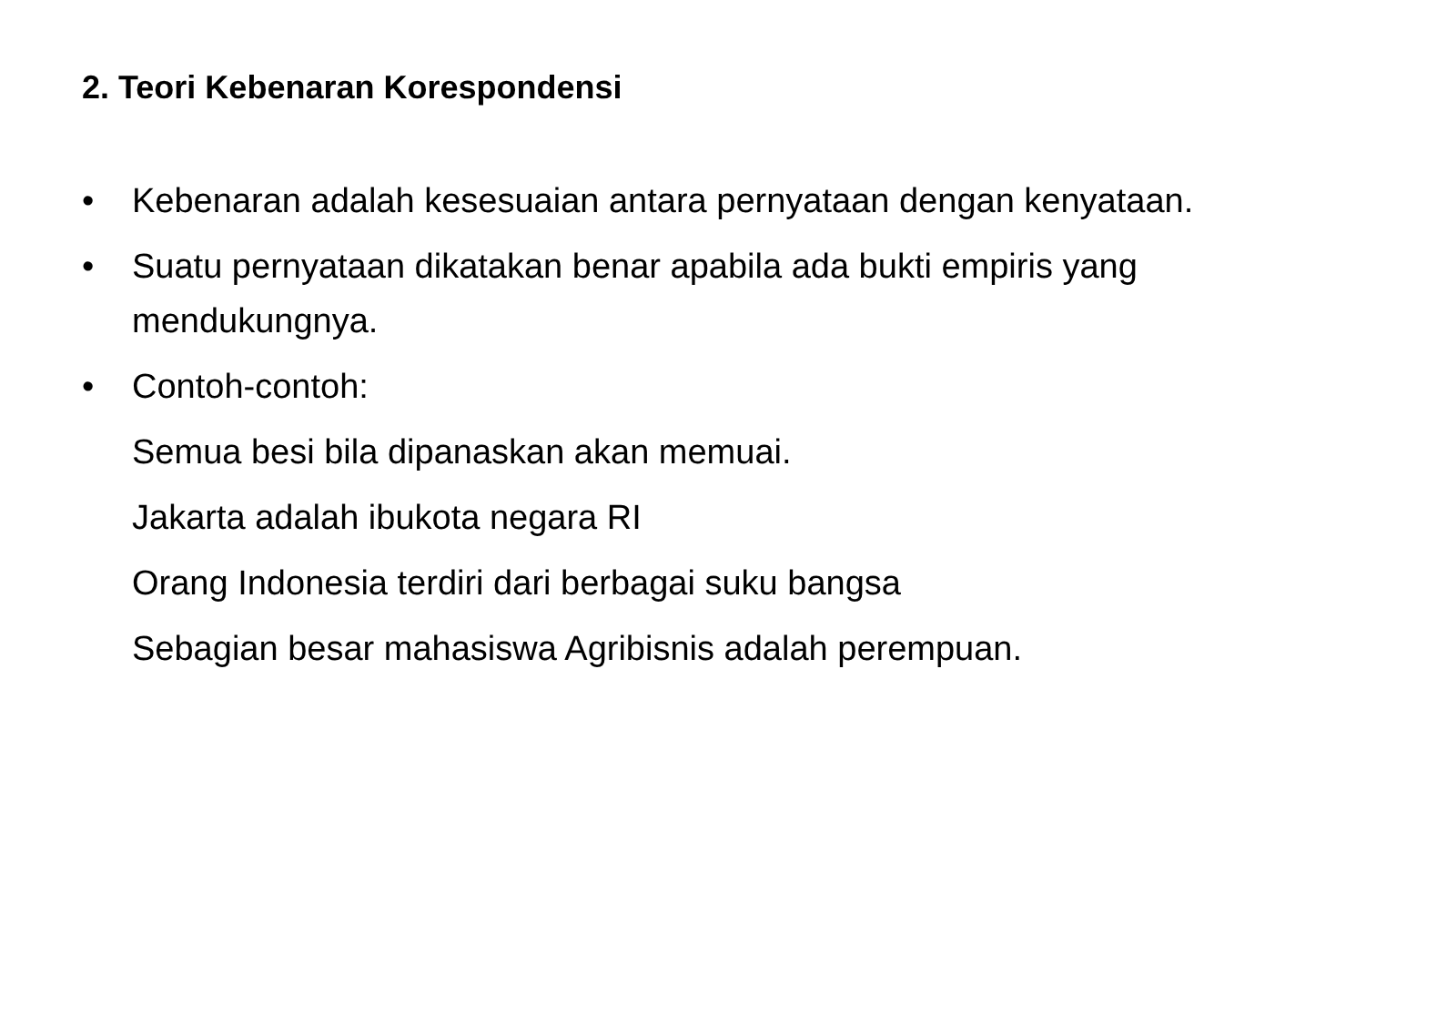2. Teori Kebenaran Korespondensi
• Kebenaran adalah kesesuaian antara pernyataan dengan kenyataan.
• Suatu pernyataan dikatakan benar apabila ada bukti empiris yang mendukungnya.
• Contoh-contoh:
Semua besi bila dipanaskan akan memuai.
Jakarta adalah ibukota negara RI
Orang Indonesia terdiri dari berbagai suku bangsa
Sebagian besar mahasiswa Agribisnis adalah perempuan.